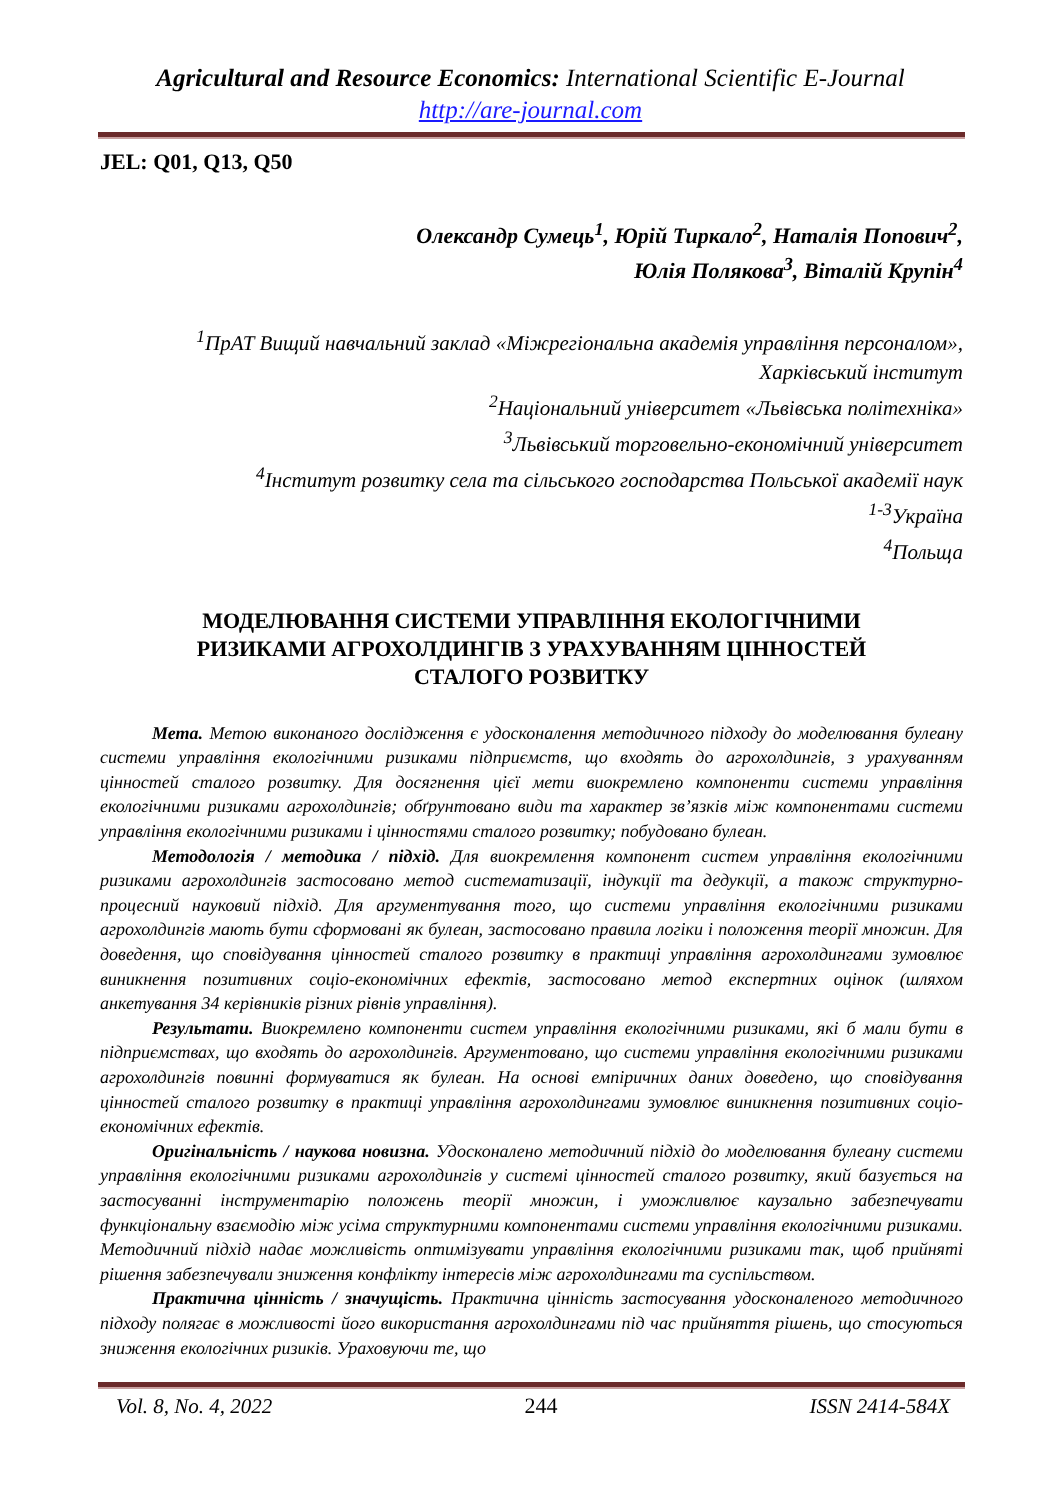Agricultural and Resource Economics: International Scientific E-Journal
http://are-journal.com
JEL: Q01, Q13, Q50
Олександр Сумець<sup>1</sup>, Юрій Тиркало<sup>2</sup>, Наталія Попович<sup>2</sup>,
Юлія Полякова<sup>3</sup>, Віталій Крупін<sup>4</sup>
<sup>1</sup> ПрАТ Вищий навчальний заклад «Міжрегіональна академія управління персоналом», Харківський інститут
<sup>2</sup> Національний університет «Львівська політехніка»
<sup>3</sup> Львівський торговельно-економічний університет
<sup>4</sup> Інститут розвитку села та сільського господарства Польської академії наук
<sup>1-3</sup>Україна
<sup>4</sup> Польща
МОДЕЛЮВАННЯ СИСТЕМИ УПРАВЛІННЯ ЕКОЛОГІЧНИМИ РИЗИКАМИ АГРОХОЛДИНГІВ З УРАХУВАННЯМ ЦІННОСТЕЙ СТАЛОГО РОЗВИТКУ
Мета. Метою виконаного дослідження є удосконалення методичного підходу до моделювання булеану системи управління екологічними ризиками підприємств, що входять до агрохолдингів, з урахуванням цінностей сталого розвитку. Для досягнення цієї мети виокремлено компоненти системи управління екологічними ризиками агрохолдингів; обґрунтовано види та характер зв’язків між компонентами системи управління екологічними ризиками і цінностями сталого розвитку; побудовано булеан.
Методологія / методика / підхід. Для виокремлення компонент систем управління екологічними ризиками агрохолдингів застосовано метод систематизації, індукції та дедукції, а також структурно-процесний науковий підхід. Для аргументування того, що системи управління екологічними ризиками агрохолдингів мають бути сформовані як булеан, застосовано правила логіки і положення теорії множин. Для доведення, що сповідування цінностей сталого розвитку в практиці управління агрохолдингами зумовлює виникнення позитивних соціо-економічних ефектів, застосовано метод експертних оцінок (шляхом анкетування 34 керівників різних рівнів управління).
Результати. Виокремлено компоненти систем управління екологічними ризиками, які б мали бути в підприємствах, що входять до агрохолдингів. Аргументовано, що системи управління екологічними ризиками агрохолдингів повинні формуватися як булеан. На основі емпіричних даних доведено, що сповідування цінностей сталого розвитку в практиці управління агрохолдингами зумовлює виникнення позитивних соціо-економічних ефектів.
Оригінальність / наукова новизна. Удосконалено методичний підхід до моделювання булеану системи управління екологічними ризиками агрохолдингів у системі цінностей сталого розвитку, який базується на застосуванні інструментарію положень теорії множин, і уможливлює каузально забезпечувати функціональну взаємодію між усіма структурними компонентами системи управління екологічними ризиками. Методичний підхід надає можливість оптимізувати управління екологічними ризиками так, щоб прийняті рішення забезпечували зниження конфлікту інтересів між агрохолдингами та суспільством.
Практична цінність / значущість. Практична цінність застосування удосконаленого методичного підходу полягає в можливості його використання агрохолдингами під час прийняття рішень, що стосуються зниження екологічних ризиків. Ураховуючи те, що
Vol. 8, No. 4, 2022 244 ISSN 2414-584X